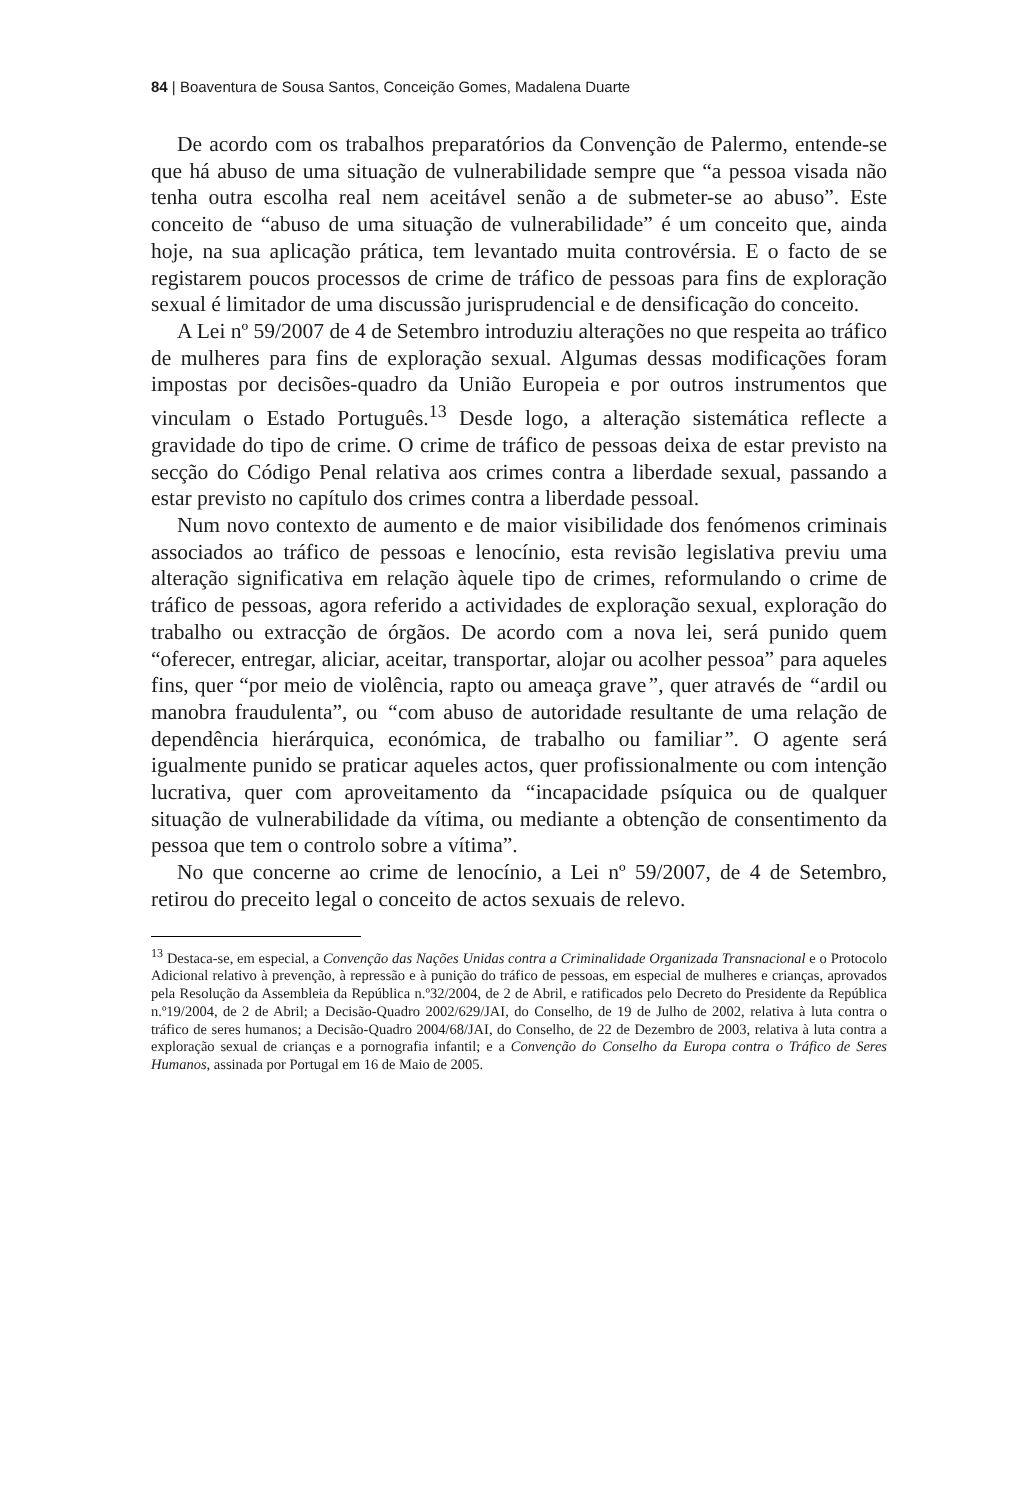84 | Boaventura de Sousa Santos, Conceição Gomes, Madalena Duarte
De acordo com os trabalhos preparatórios da Convenção de Palermo, entende-se que há abuso de uma situação de vulnerabilidade sempre que “a pessoa visada não tenha outra escolha real nem aceitável senão a de submeter-se ao abuso”. Este conceito de “abuso de uma situação de vulnerabilidade” é um conceito que, ainda hoje, na sua aplicação prática, tem levantado muita controvérsia. E o facto de se registarem poucos processos de crime de tráfico de pessoas para fins de exploração sexual é limitador de uma discussão jurisprudencial e de densificação do conceito.
A Lei nº 59/2007 de 4 de Setembro introduziu alterações no que respeita ao tráfico de mulheres para fins de exploração sexual. Algumas dessas modificações foram impostas por decisões-quadro da União Europeia e por outros instrumentos que vinculam o Estado Português.<sup>13</sup> Desde logo, a alteração sistemática reflecte a gravidade do tipo de crime. O crime de tráfico de pessoas deixa de estar previsto na secção do Código Penal relativa aos crimes contra a liberdade sexual, passando a estar previsto no capítulo dos crimes contra a liberdade pessoal.
Num novo contexto de aumento e de maior visibilidade dos fenómenos criminais associados ao tráfico de pessoas e lenocínio, esta revisão legislativa previu uma alteração significativa em relação àquele tipo de crimes, reformulando o crime de tráfico de pessoas, agora referido a actividades de exploração sexual, exploração do trabalho ou extracção de órgãos. De acordo com a nova lei, será punido quem “oferecer, entregar, aliciar, aceitar, transportar, alojar ou acolher pessoa” para aqueles fins, quer “por meio de violência, rapto ou ameaça grave”, quer através de “ardil ou manobra fraudulenta”, ou “com abuso de autoridade resultante de uma relação de dependência hierárquica, económica, de trabalho ou familiar”. O agente será igualmente punido se praticar aqueles actos, quer profissionalmente ou com intenção lucrativa, quer com aproveitamento da “incapacidade psíquica ou de qualquer situação de vulnerabilidade da vítima, ou mediante a obtenção de consentimento da pessoa que tem o controlo sobre a vítima”.
No que concerne ao crime de lenocínio, a Lei nº 59/2007, de 4 de Setembro, retirou do preceito legal o conceito de actos sexuais de relevo.
<sup>13</sup> Destaca-se, em especial, a Convenção das Nações Unidas contra a Criminalidade Organizada Transnacional e o Protocolo Adicional relativo à prevenção, à repressão e à punição do tráfico de pessoas, em especial de mulheres e crianças, aprovados pela Resolução da Assembleia da República n.º32/2004, de 2 de Abril, e ratificados pelo Decreto do Presidente da República n.º19/2004, de 2 de Abril; a Decisão-Quadro 2002/629/JAI, do Conselho, de 19 de Julho de 2002, relativa à luta contra o tráfico de seres humanos; a Decisão-Quadro 2004/68/JAI, do Conselho, de 22 de Dezembro de 2003, relativa à luta contra a exploração sexual de crianças e a pornografia infantil; e a Convenção do Conselho da Europa contra o Tráfico de Seres Humanos, assinada por Portugal em 16 de Maio de 2005.